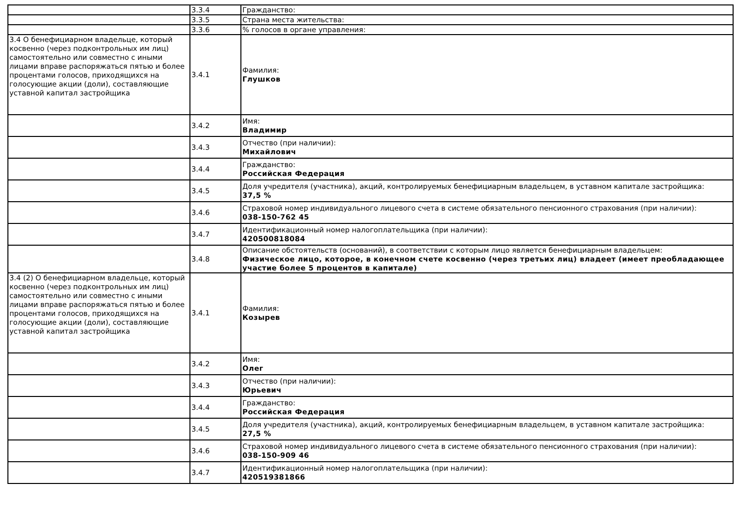| | 3.3.4 | Гражданство: |
| | 3.3.5 | Страна места жительства: |
| | 3.3.6 | % голосов в органе управления: |
| 3.4 О бенефициарном владельце, который косвенно (через подконтрольных им лиц) самостоятельно или совместно с иными лицами вправе распоряжаться пятью и более процентами голосов, приходящихся на голосующие акции (доли), составляющие уставной капитал застройщика | 3.4.1 | Фамилия: Глушков |
| | 3.4.2 | Имя: Владимир |
| | 3.4.3 | Отчество (при наличии): Михайлович |
| | 3.4.4 | Гражданство: Российская Федерация |
| | 3.4.5 | Доля учредителя (участника), акций, контролируемых бенефициарным владельцем, в уставном капитале застройщика: 37,5 % |
| | 3.4.6 | Страховой номер индивидуального лицевого счета в системе обязательного пенсионного страхования (при наличии): 038-150-762 45 |
| | 3.4.7 | Идентификационный номер налогоплательщика (при наличии): 420500818084 |
| | 3.4.8 | Описание обстоятельств (оснований), в соответствии с которым лицо является бенефициарным владельцем: Физическое лицо, которое, в конечном счете косвенно (через третьих лиц) владеет (имеет преобладающее участие более 5 процентов в капитале) |
| 3.4 (2) О бенефициарном владельце, который косвенно (через подконтрольных им лиц) самостоятельно или совместно с иными лицами вправе распоряжаться пятью и более процентами голосов, приходящихся на голосующие акции (доли), составляющие уставной капитал застройщика | 3.4.1 | Фамилия: Козырев |
| | 3.4.2 | Имя: Олег |
| | 3.4.3 | Отчество (при наличии): Юрьевич |
| | 3.4.4 | Гражданство: Российская Федерация |
| | 3.4.5 | Доля учредителя (участника), акций, контролируемых бенефициарным владельцем, в уставном капитале застройщика: 27,5 % |
| | 3.4.6 | Страховой номер индивидуального лицевого счета в системе обязательного пенсионного страхования (при наличии): 038-150-909 46 |
| | 3.4.7 | Идентификационный номер налогоплательщика (при наличии): 420519381866 |